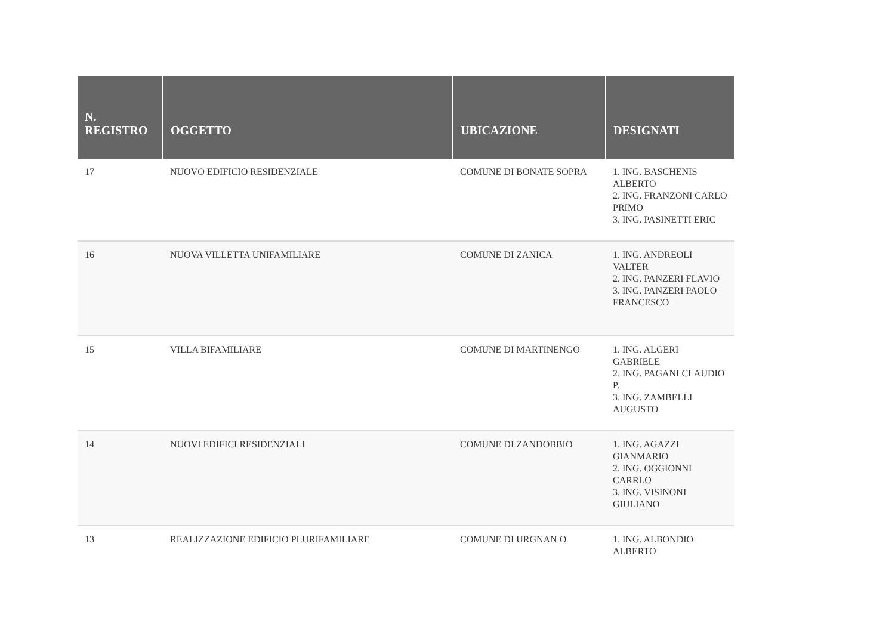| N. REGISTRO | OGGETTO | UBICAZIONE | DESIGNATI |
| --- | --- | --- | --- |
| 17 | NUOVO EDIFICIO RESIDENZIALE | COMUNE DI BONATE SOPRA | 1. ING. BASCHENIS ALBERTO 2. ING. FRANZONI CARLO PRIMO 3. ING. PASINETTI ERIC |
| 16 | NUOVA VILLETTA UNIFAMILIARE | COMUNE DI ZANICA | 1. ING. ANDREOLI VALTER 2. ING. PANZERI FLAVIO 3. ING. PANZERI PAOLO FRANCESCO |
| 15 | VILLA BIFAMILIARE | COMUNE DI MARTINENGO | 1. ING. ALGERI GABRIELE 2. ING. PAGANI CLAUDIO P. 3. ING. ZAMBELLI AUGUSTO |
| 14 | NUOVI EDIFICI RESIDENZIALI | COMUNE DI ZANDOBBIO | 1. ING. AGAZZI GIANMARIO 2. ING. OGGIONNI CARRLO 3. ING. VISINONI GIULIANO |
| 13 | REALIZZAZIONE EDIFICIO PLURIFAMILIARE | COMUNE DI URGNAN O | 1. ING. ALBONDIO ALBERTO |